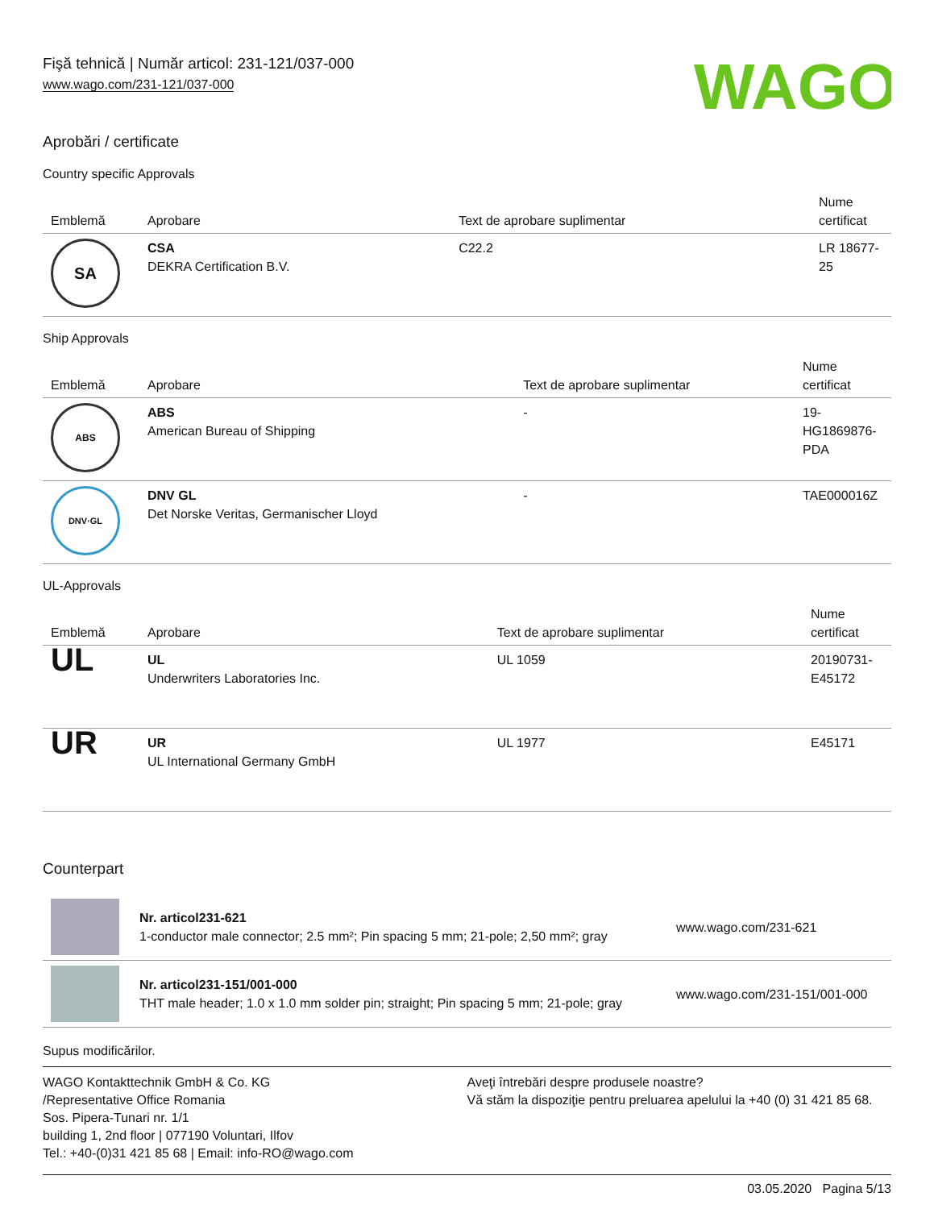Fişă tehnică | Număr articol: 231-121/037-000
www.wago.com/231-121/037-000
WAGO
Aprobări / certificate
Country specific Approvals
| Emblemă | Aprobare | Text de aprobare suplimentar | Nume certificat |
| --- | --- | --- | --- |
| SA | CSA DEKRA Certification B.V. | C22.2 | LR 18677-25 |
Ship Approvals
| Emblemă | Aprobare | Text de aprobare suplimentar | Nume certificat |
| --- | --- | --- | --- |
| ABS | ABS American Bureau of Shipping | - | 19-HG1869876-PDA |
| DNV·GL | DNV GL Det Norske Veritas, Germanischer Lloyd | - | TAE000016Z |
UL-Approvals
| Emblemă | Aprobare | Text de aprobare suplimentar | Nume certificat |
| --- | --- | --- | --- |
| UL | UL Underwriters Laboratories Inc. | UL 1059 | 20190731-E45172 |
| UR | UR UL International Germany GmbH | UL 1977 | E45171 |
Counterpart
| | Nr. articol231-621 1-conductor male connector; 2.5 mm²; Pin spacing 5 mm; 21-pole; 2,50 mm²; gray | www.wago.com/231-621 |
| | Nr. articol231-151/001-000 THT male header; 1.0 x 1.0 mm solder pin; straight; Pin spacing 5 mm; 21-pole; gray | www.wago.com/231-151/001-000 |
Supus modificărilor.
WAGO Kontakttechnik GmbH & Co. KG
/Representative Office Romania
Sos. Pipera-Tunari nr. 1/1
building 1, 2nd floor | 077190 Voluntari, Ilfov
Tel.: +40-(0)31 421 85 68 | Email: info-RO@wago.com
Aveţi întrebări despre produsele noastre?
Vă stăm la dispoziţie pentru preluarea apelului la +40 (0) 31 421 85 68.
03.05.2020 Pagina 5/13